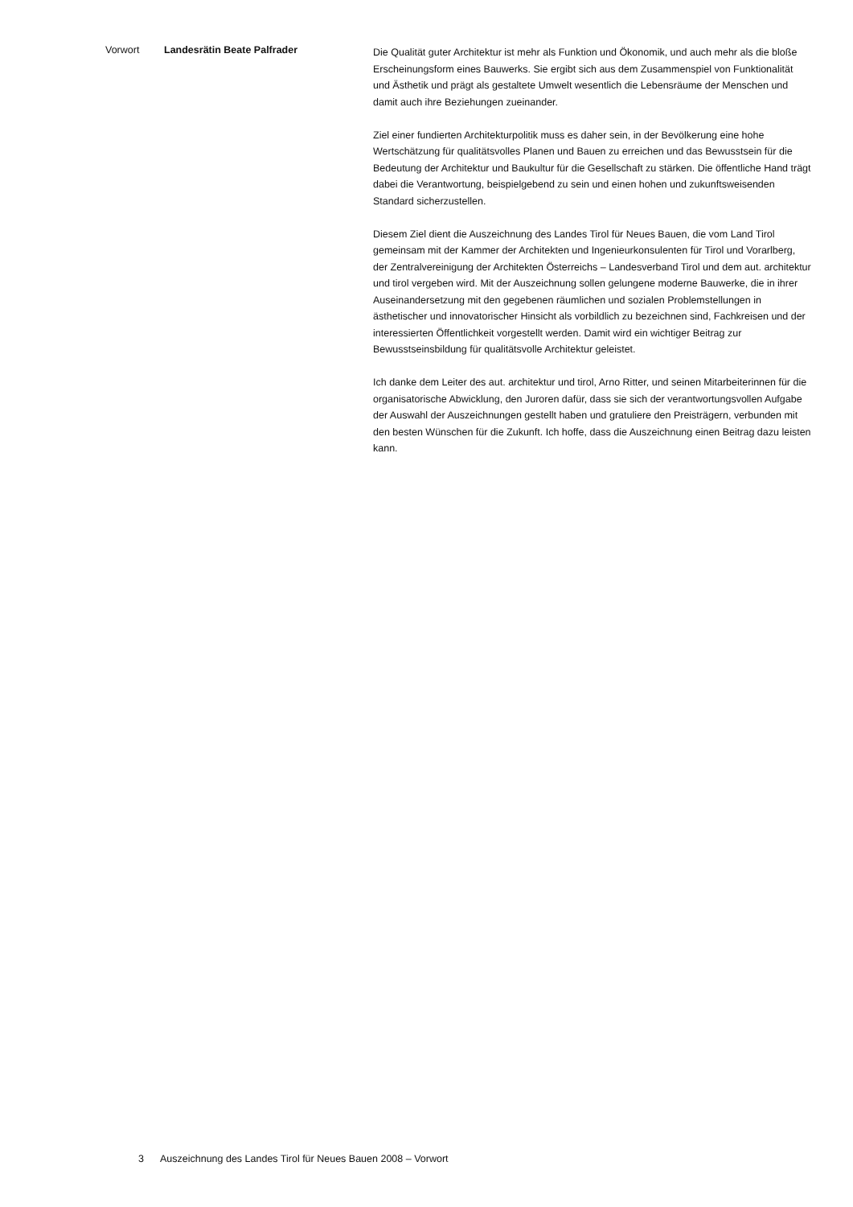Vorwort Landesrätin Beate Palfrader
Die Qualität guter Architektur ist mehr als Funktion und Ökonomik, und auch mehr als die bloße Erscheinungsform eines Bauwerks. Sie ergibt sich aus dem Zusammenspiel von Funktionalität und Ästhetik und prägt als gestaltete Umwelt wesentlich die Lebensräume der Menschen und damit auch ihre Beziehungen zueinander.
Ziel einer fundierten Architekturpolitik muss es daher sein, in der Bevölkerung eine hohe Wertschätzung für qualitätsvolles Planen und Bauen zu erreichen und das Bewusstsein für die Bedeutung der Architektur und Baukultur für die Gesellschaft zu stärken. Die öffentliche Hand trägt dabei die Verantwortung, beispielgebend zu sein und einen hohen und zukunftsweisenden Standard sicherzustellen.
Diesem Ziel dient die Auszeichnung des Landes Tirol für Neues Bauen, die vom Land Tirol gemeinsam mit der Kammer der Architekten und Ingenieurkonsulenten für Tirol und Vorarlberg, der Zentralvereinigung der Architekten Österreichs – Landesverband Tirol und dem aut. architektur und tirol vergeben wird. Mit der Auszeichnung sollen gelungene moderne Bauwerke, die in ihrer Auseinandersetzung mit den gegebenen räumlichen und sozialen Problemstellungen in ästhetischer und innovatorischer Hinsicht als vorbildlich zu bezeichnen sind, Fachkreisen und der interessierten Öffentlichkeit vorgestellt werden. Damit wird ein wichtiger Beitrag zur Bewusstseinsbildung für qualitätsvolle Architektur geleistet.
Ich danke dem Leiter des aut. architektur und tirol, Arno Ritter, und seinen Mitarbeiterinnen für die organisatorische Abwicklung, den Juroren dafür, dass sie sich der verantwortungsvollen Aufgabe der Auswahl der Auszeichnungen gestellt haben und gratuliere den Preisträgern, verbunden mit den besten Wünschen für die Zukunft. Ich hoffe, dass die Auszeichnung einen Beitrag dazu leisten kann.
3 Auszeichnung des Landes Tirol für Neues Bauen 2008 – Vorwort